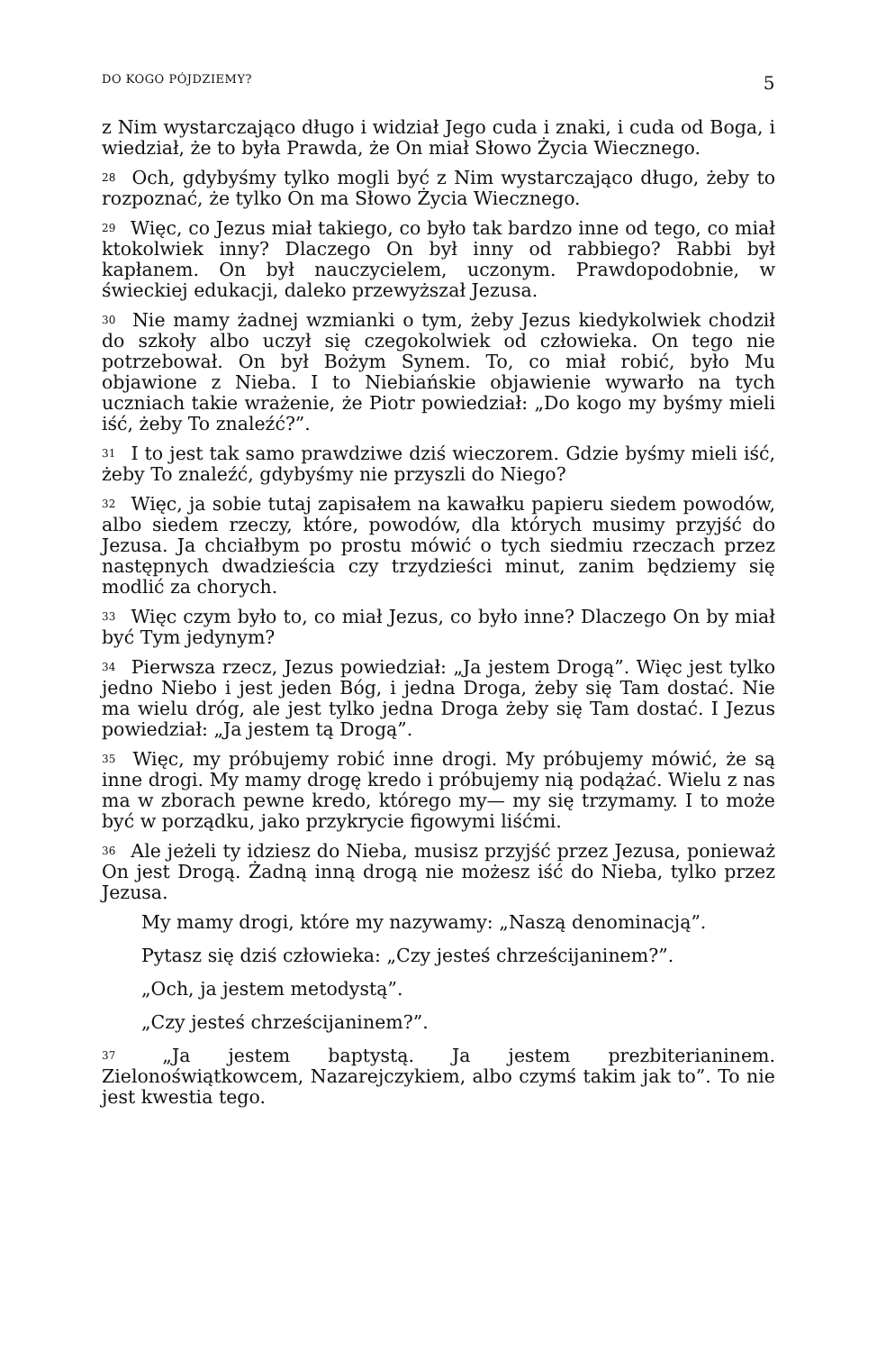DO KOGO PÓJDZIEMY? 5
z Nim wystarczająco długo i widział Jego cuda i znaki, i cuda od Boga, i wiedział, że to była Prawda, że On miał Słowo Życia Wiecznego.
<sup>28</sup> Och, gdybyśmy tylko mogli być z Nim wystarczająco długo, żeby to rozpoznać, że tylko On ma Słowo Życia Wiecznego.
<sup>29</sup> Więc, co Jezus miał takiego, co było tak bardzo inne od tego, co miał ktokolwiek inny? Dlaczego On był inny od rabbiego? Rabbi był kapłanem. On był nauczycielem, uczonym. Prawdopodobnie, w świeckiej edukacji, daleko przewyższał Jezusa.
<sup>30</sup> Nie mamy żadnej wzmianki o tym, żeby Jezus kiedykolwiek chodził do szkoły albo uczył się czegokolwiek od człowieka. On tego nie potrzebował. On był Bożym Synem. To, co miał robić, było Mu objawione z Nieba. I to Niebiańskie objawienie wywarło na tych uczniach takie wrażenie, że Piotr powiedział: „Do kogo my byśmy mieli iść, żeby To znaleźć?”.
<sup>31</sup> I to jest tak samo prawdziwe dziś wieczorem. Gdzie byśmy mieli iść, żeby To znaleźć, gdybyśmy nie przyszli do Niego?
<sup>32</sup> Więc, ja sobie tutaj zapisałem na kawałku papieru siedem powodów, albo siedem rzeczy, które, powodów, dla których musimy przyjść do Jezusa. Ja chciałbym po prostu mówić o tych siedmiu rzeczach przez następnych dwadzieścia czy trzydzieści minut, zanim będziemy się modlić za chorych.
<sup>33</sup> Więc czym było to, co miał Jezus, co było inne? Dlaczego On by miał być Tym jedynym?
<sup>34</sup> Pierwsza rzecz, Jezus powiedział: „Ja jestem Drogą”. Więc jest tylko jedno Niebo i jest jeden Bóg, i jedna Droga, żeby się Tam dostać. Nie ma wielu dróg, ale jest tylko jedna Droga żeby się Tam dostać. I Jezus powiedział: „Ja jestem tą Drogą”.
<sup>35</sup> Więc, my próbujemy robić inne drogi. My próbujemy mówić, że są inne drogi. My mamy drogę kredo i próbujemy nią podążać. Wielu z nas ma w zborach pewne kredo, którego my— my się trzymamy. I to może być w porządku, jako przykrycie figowymi liśćmi.
<sup>36</sup> Ale jeżeli ty idziesz do Nieba, musisz przyjść przez Jezusa, ponieważ On jest Drogą. Żadną inną drogą nie możesz iść do Nieba, tylko przez Jezusa.
My mamy drogi, które my nazywamy: „Naszą denominacją”.
Pytasz się dziś człowieka: „Czy jesteś chrześcijaninem?”.
„Och, ja jestem metodystą”.
„Czy jesteś chrześcijaninem?”.
<sup>37</sup> „Ja jestem baptystą. Ja jestem prezbiterianinem. Zielonoświątkowcem, Nazarejczykiem, albo czymś takim jak to”. To nie jest kwestia tego.